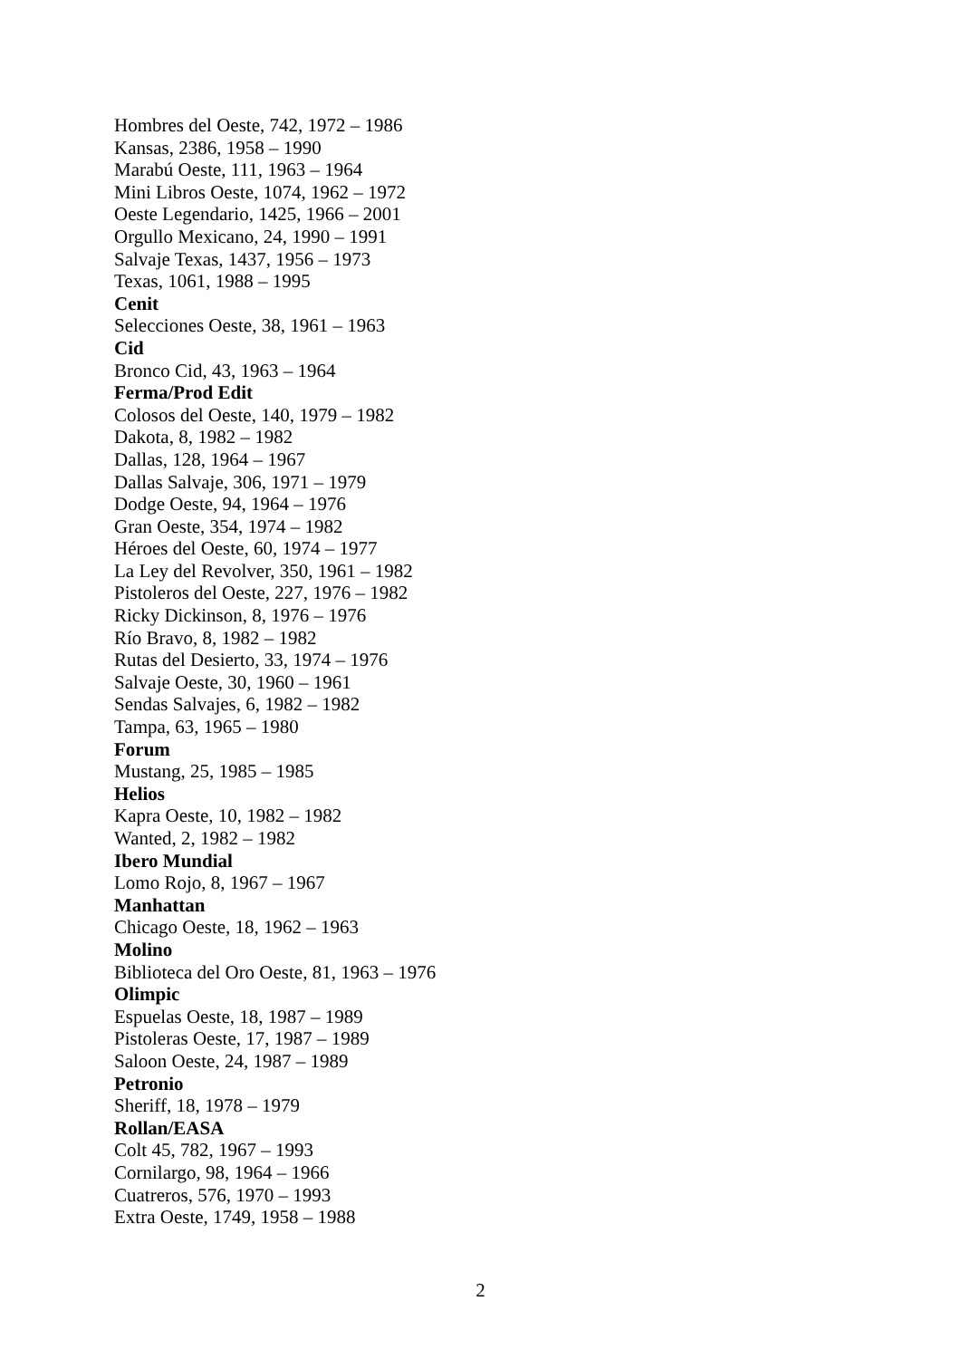Hombres del Oeste, 742, 1972 – 1986
Kansas, 2386, 1958 – 1990
Marabú Oeste, 111, 1963 – 1964
Mini Libros Oeste, 1074, 1962 – 1972
Oeste Legendario, 1425, 1966 – 2001
Orgullo Mexicano, 24, 1990 – 1991
Salvaje Texas, 1437, 1956 – 1973
Texas, 1061, 1988 – 1995
Cenit
Selecciones Oeste, 38, 1961 – 1963
Cid
Bronco Cid, 43, 1963 – 1964
Ferma/Prod Edit
Colosos del Oeste, 140, 1979 – 1982
Dakota, 8, 1982 – 1982
Dallas, 128, 1964 – 1967
Dallas Salvaje, 306, 1971 – 1979
Dodge Oeste, 94, 1964 – 1976
Gran Oeste, 354, 1974 – 1982
Héroes del Oeste, 60, 1974 – 1977
La Ley del Revolver, 350, 1961 – 1982
Pistoleros del Oeste, 227, 1976 – 1982
Ricky Dickinson, 8, 1976 – 1976
Río Bravo, 8, 1982 – 1982
Rutas del Desierto, 33, 1974 – 1976
Salvaje Oeste, 30, 1960 – 1961
Sendas Salvajes, 6, 1982 – 1982
Tampa, 63, 1965 – 1980
Forum
Mustang, 25, 1985 – 1985
Helios
Kapra Oeste, 10, 1982 – 1982
Wanted, 2, 1982 – 1982
Ibero Mundial
Lomo Rojo, 8, 1967 – 1967
Manhattan
Chicago Oeste, 18, 1962 – 1963
Molino
Biblioteca del Oro Oeste, 81, 1963 – 1976
Olimpic
Espuelas Oeste, 18, 1987 – 1989
Pistoleras Oeste, 17, 1987 – 1989
Saloon Oeste, 24, 1987 – 1989
Petronio
Sheriff, 18, 1978 – 1979
Rollan/EASA
Colt 45, 782, 1967 – 1993
Cornilargo, 98, 1964 – 1966
Cuatreros, 576, 1970 – 1993
Extra Oeste, 1749, 1958 – 1988
2